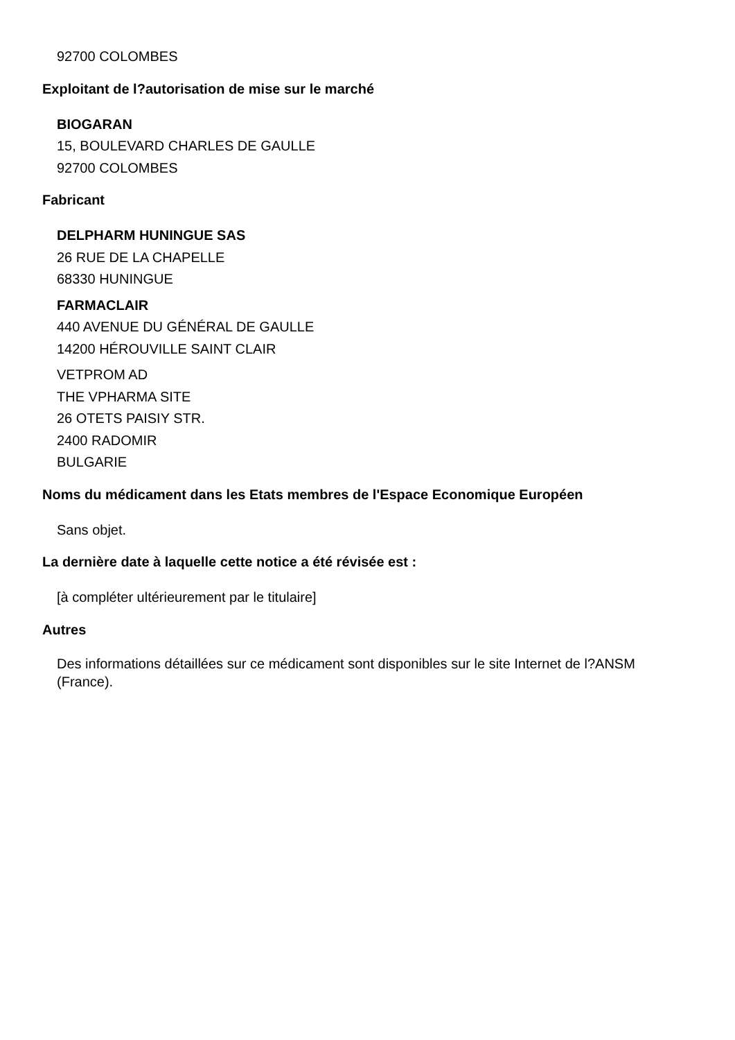92700 COLOMBES
Exploitant de l?autorisation de mise sur le marché
BIOGARAN
15, BOULEVARD CHARLES DE GAULLE
92700 COLOMBES
Fabricant
DELPHARM HUNINGUE SAS
26 RUE DE LA CHAPELLE
68330 HUNINGUE
FARMACLAIR
440 AVENUE DU GÉNÉRAL DE GAULLE
14200 HÉROUVILLE SAINT CLAIR
VETPROM AD
THE VPHARMA SITE
26 OTETS PAISIY STR.
2400 RADOMIR
BULGARIE
Noms du médicament dans les Etats membres de l'Espace Economique Européen
Sans objet.
La dernière date à laquelle cette notice a été révisée est :
[à compléter ultérieurement par le titulaire]
Autres
Des informations détaillées sur ce médicament sont disponibles sur le site Internet de l?ANSM (France).